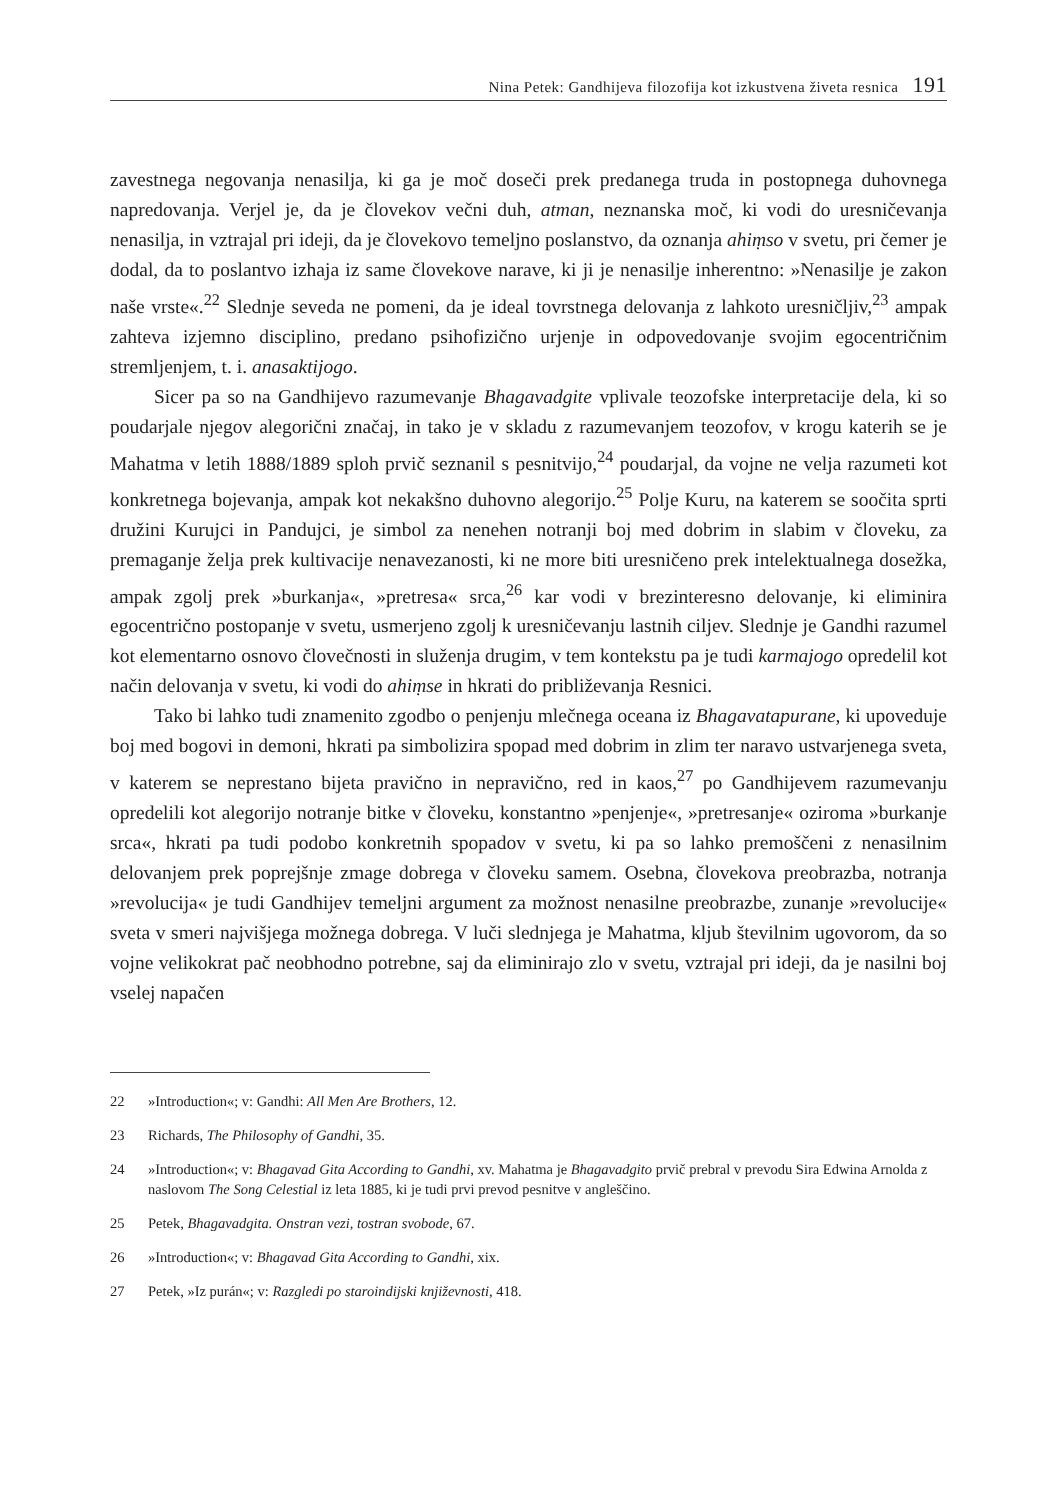Nina Petek: Gandhijeva filozofija kot izkustvena živeta resnica 191
zavestnega negovanja nenasilja, ki ga je moč doseči prek predanega truda in postopnega duhovnega napredovanja. Verjel je, da je človekov večni duh, atman, neznanska moč, ki vodi do uresničevanja nenasilja, in vztrajal pri ideji, da je človekovo temeljno poslanstvo, da oznanja ahiṃso v svetu, pri čemer je dodal, da to poslantvo izhaja iz same človekove narave, ki ji je nenasilje inherentno: »Nenasilje je zakon naše vrste«.<sup>22</sup> Slednje seveda ne pomeni, da je ideal tovrstnega delovanja z lahkoto uresničljiv,<sup>23</sup> ampak zahteva izjemno disciplino, predano psihofizično urjenje in odpovedovanje svojim egocentričnim stremljenjem, t. i. anasaktijogo.
Sicer pa so na Gandhijevo razumevanje Bhagavadgite vplivale teozofske interpretacije dela, ki so poudarjale njegov alegorični značaj, in tako je v skladu z razumevanjem teozofov, v krogu katerih se je Mahatma v letih 1888/1889 sploh prvič seznanil s pesnitvijo,<sup>24</sup> poudarjal, da vojne ne velja razumeti kot konkretnega bojevanja, ampak kot nekakšno duhovno alegorijo.<sup>25</sup> Polje Kuru, na katerem se soočita sprti družini Kurujci in Pandujci, je simbol za nenehen notranji boj med dobrim in slabim v človeku, za premaganje želja prek kultivacije nenavezanosti, ki ne more biti uresničeno prek intelektualnega dosežka, ampak zgolj prek »burkanja«, »pretresa« srca,<sup>26</sup> kar vodi v brezinteresno delovanje, ki eliminira egocentrično postopanje v svetu, usmerjeno zgolj k uresničevanju lastnih ciljev. Slednje je Gandhi razumel kot elementarno osnovo človečnosti in služenja drugim, v tem kontekstu pa je tudi karmajogo opredelil kot način delovanja v svetu, ki vodi do ahiṃse in hkrati do približevanja Resnici.
Tako bi lahko tudi znamenito zgodbo o penjenju mlečnega oceana iz Bhagavatapurane, ki upoveduje boj med bogovi in demoni, hkrati pa simbolizira spopad med dobrim in zlim ter naravo ustvarjenega sveta, v katerem se neprestano bijeta pravično in nepravično, red in kaos,<sup>27</sup> po Gandhijevem razumevanju opredelili kot alegorijo notranje bitke v človeku, konstantno »penjenje«, »pretresanje« oziroma »burkanje srca«, hkrati pa tudi podobo konkretnih spopadov v svetu, ki pa so lahko premoščeni z nenasilnim delovanjem prek poprejšnje zmage dobrega v človeku samem. Osebna, človekova preobrazba, notranja »revolucija« je tudi Gandhijev temeljni argument za možnost nenasilne preobrazbe, zunanje »revolucije« sveta v smeri najvišjega možnega dobrega. V luči slednjega je Mahatma, kljub številnim ugovorom, da so vojne velikokrat pač neobhodno potrebne, saj da eliminirajo zlo v svetu, vztrajal pri ideji, da je nasilni boj vselej napačen
22 »Introduction«; v: Gandhi: All Men Are Brothers, 12.
23 Richards, The Philosophy of Gandhi, 35.
24 »Introduction«; v: Bhagavad Gita According to Gandhi, xv. Mahatma je Bhagavadgito prvič prebral v prevodu Sira Edwina Arnolda z naslovom The Song Celestial iz leta 1885, ki je tudi prvi prevod pesnitve v angleščino.
25 Petek, Bhagavadgita. Onstran vezi, tostran svobode, 67.
26 »Introduction«; v: Bhagavad Gita According to Gandhi, xix.
27 Petek, »Iz purán«; v: Razgledi po staroindijski književnosti, 418.